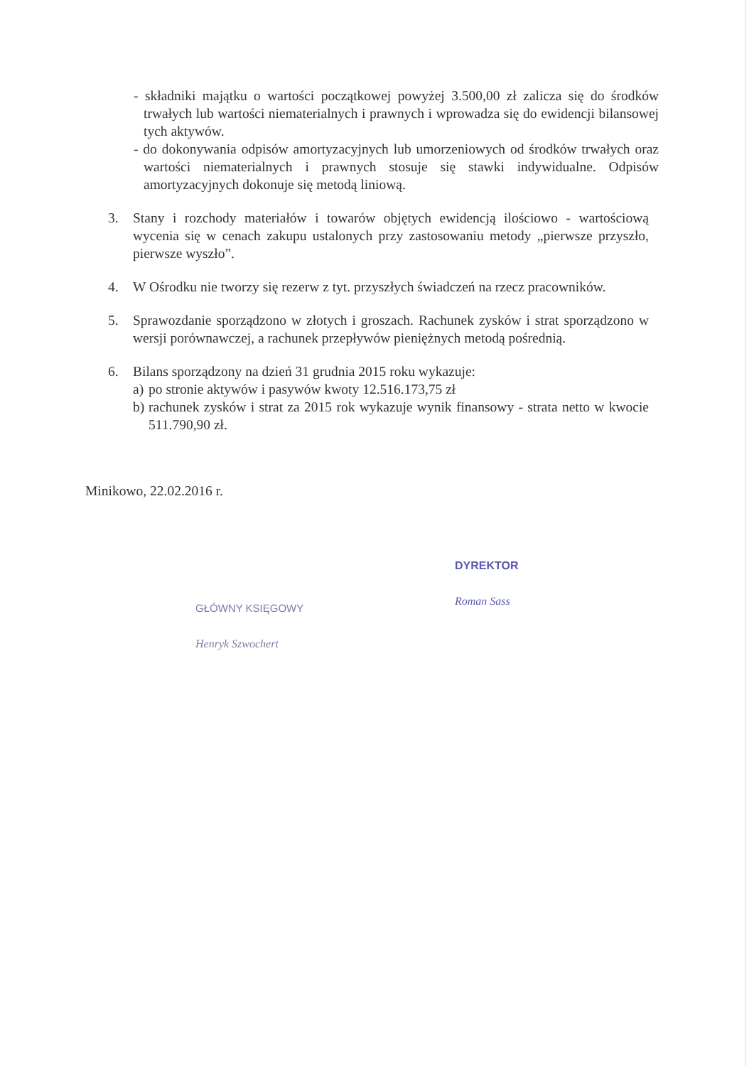- składniki majątku o wartości początkowej powyżej 3.500,00 zł zalicza się do środków trwałych lub wartości niematerialnych i prawnych i wprowadza się do ewidencji bilansowej tych aktywów.
- do dokonywania odpisów amortyzacyjnych lub umorzeniowych od środków trwałych oraz wartości niematerialnych i prawnych stosuje się stawki indywidualne. Odpisów amortyzacyjnych dokonuje się metodą liniową.
3. Stany i rozchody materiałów i towarów objętych ewidencją ilościowo - wartościową wycenia się w cenach zakupu ustalonych przy zastosowaniu metody „pierwsze przyszło, pierwsze wyszło”.
4. W Ośrodku nie tworzy się rezerw z tyt. przyszłych świadczeń na rzecz pracowników.
5. Sprawozdanie sporządzono w złotych i groszach. Rachunek zysków i strat sporządzono w wersji porównawczej, a rachunek przepływów pieniężnych metodą pośrednią.
6. Bilans sporządzony na dzień 31 grudnia 2015 roku wykazuje:
a) po stronie aktywów i pasywów kwoty 12.516.173,75 zł
b) rachunek zysków i strat za 2015 rok wykazuje wynik finansowy - strata netto w kwocie 511.790,90 zł.
Minikowo, 22.02.2016 r.
GŁÓWNY KSIĘGOWY
Henryk Szwochert
DYREKTOR
Roman Sass